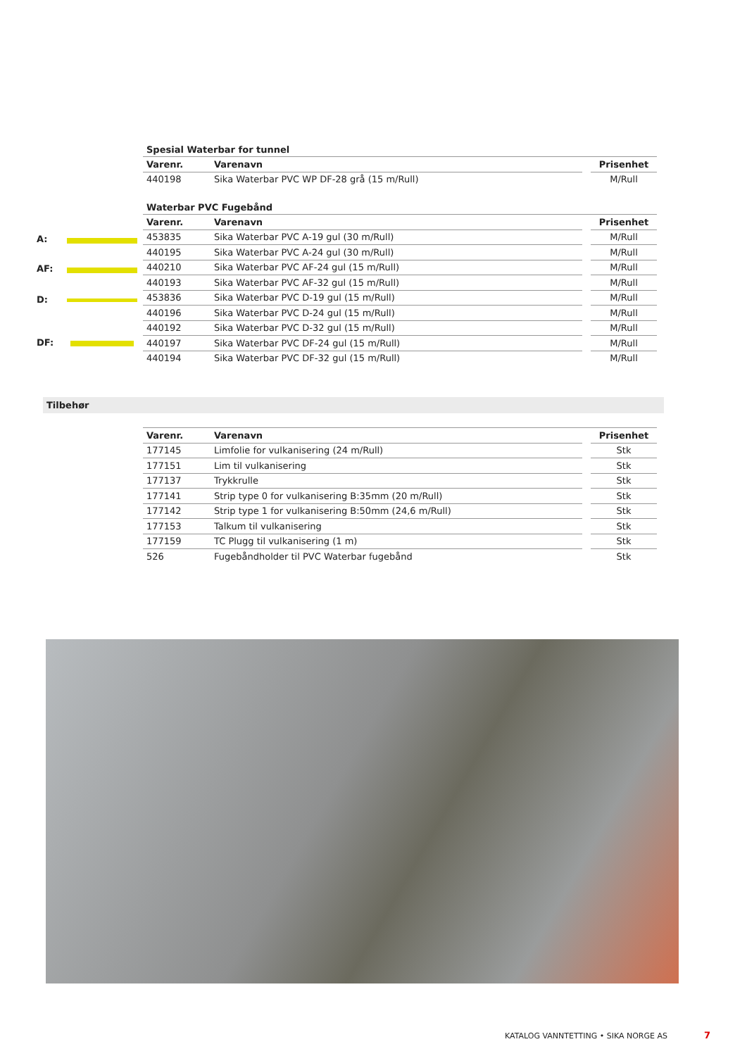Spesial Waterbar for tunnel
| Varenr. | Varenavn | | Prisenhet |
| --- | --- | --- | --- |
| 440198 | Sika Waterbar PVC WP DF-28 grå (15 m/Rull) | | M/Rull |
Waterbar PVC Fugebånd
| Varenr. | Varenavn | | Prisenhet |
| --- | --- | --- | --- |
| 453835 | Sika Waterbar PVC A-19 gul (30 m/Rull) | | M/Rull |
| 440195 | Sika Waterbar PVC A-24 gul (30 m/Rull) | | M/Rull |
| 440210 | Sika Waterbar PVC AF-24 gul (15 m/Rull) | | M/Rull |
| 440193 | Sika Waterbar PVC AF-32 gul (15 m/Rull) | | M/Rull |
| 453836 | Sika Waterbar PVC D-19 gul (15 m/Rull) | | M/Rull |
| 440196 | Sika Waterbar PVC D-24 gul (15 m/Rull) | | M/Rull |
| 440192 | Sika Waterbar PVC D-32 gul (15 m/Rull) | | M/Rull |
| 440197 | Sika Waterbar PVC DF-24 gul (15 m/Rull) | | M/Rull |
| 440194 | Sika Waterbar PVC DF-32 gul (15 m/Rull) | | M/Rull |
Tilbehør
| Varenr. | Varenavn | | Prisenhet |
| --- | --- | --- | --- |
| 177145 | Limfolie for vulkanisering (24 m/Rull) | | Stk |
| 177151 | Lim til vulkanisering | | Stk |
| 177137 | Trykkrulle | | Stk |
| 177141 | Strip type 0 for vulkanisering B:35mm (20 m/Rull) | | Stk |
| 177142 | Strip type 1 for vulkanisering B:50mm (24,6 m/Rull) | | Stk |
| 177153 | Talkum til vulkanisering | | Stk |
| 177159 | TC Plugg til vulkanisering (1 m) | | Stk |
| 526 | Fugebåndholder til PVC Waterbar fugebånd | | Stk |
A:
AF:
D:
DF:
KATALOG VANNTETTING • SIKA NORGE AS
7